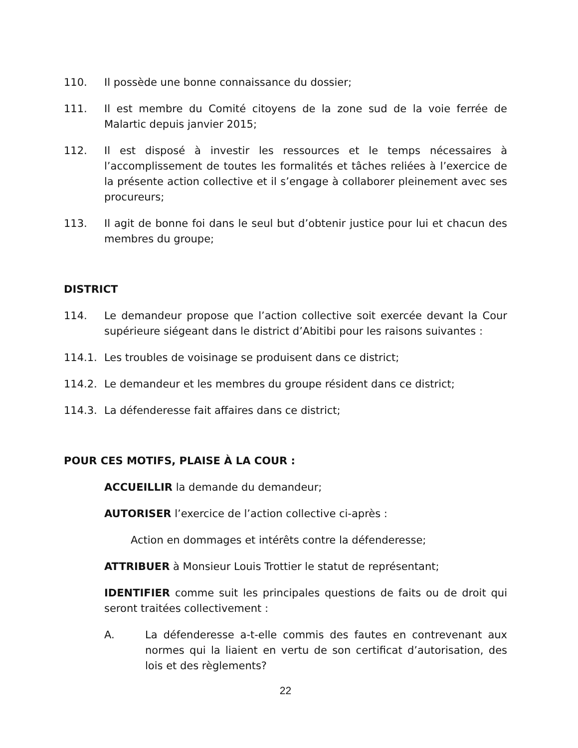110. Il possède une bonne connaissance du dossier;
111. Il est membre du Comité citoyens de la zone sud de la voie ferrée de Malartic depuis janvier 2015;
112. Il est disposé à investir les ressources et le temps nécessaires à l’accomplissement de toutes les formalités et tâches reliées à l’exercice de la présente action collective et il s’engage à collaborer pleinement avec ses procureurs;
113. Il agit de bonne foi dans le seul but d’obtenir justice pour lui et chacun des membres du groupe;
DISTRICT
114. Le demandeur propose que l’action collective soit exercée devant la Cour supérieure siégeant dans le district d’Abitibi pour les raisons suivantes :
114.1. Les troubles de voisinage se produisent dans ce district;
114.2. Le demandeur et les membres du groupe résident dans ce district;
114.3. La défenderesse fait affaires dans ce district;
POUR CES MOTIFS, PLAISE À LA COUR :
ACCUEILLIR la demande du demandeur;
AUTORISER l’exercice de l’action collective ci-après :
Action en dommages et intérêts contre la défenderesse;
ATTRIBUER à Monsieur Louis Trottier le statut de représentant;
IDENTIFIER comme suit les principales questions de faits ou de droit qui seront traitées collectivement :
A. La défenderesse a-t-elle commis des fautes en contrevenant aux normes qui la liaient en vertu de son certificat d’autorisation, des lois et des règlements?
22